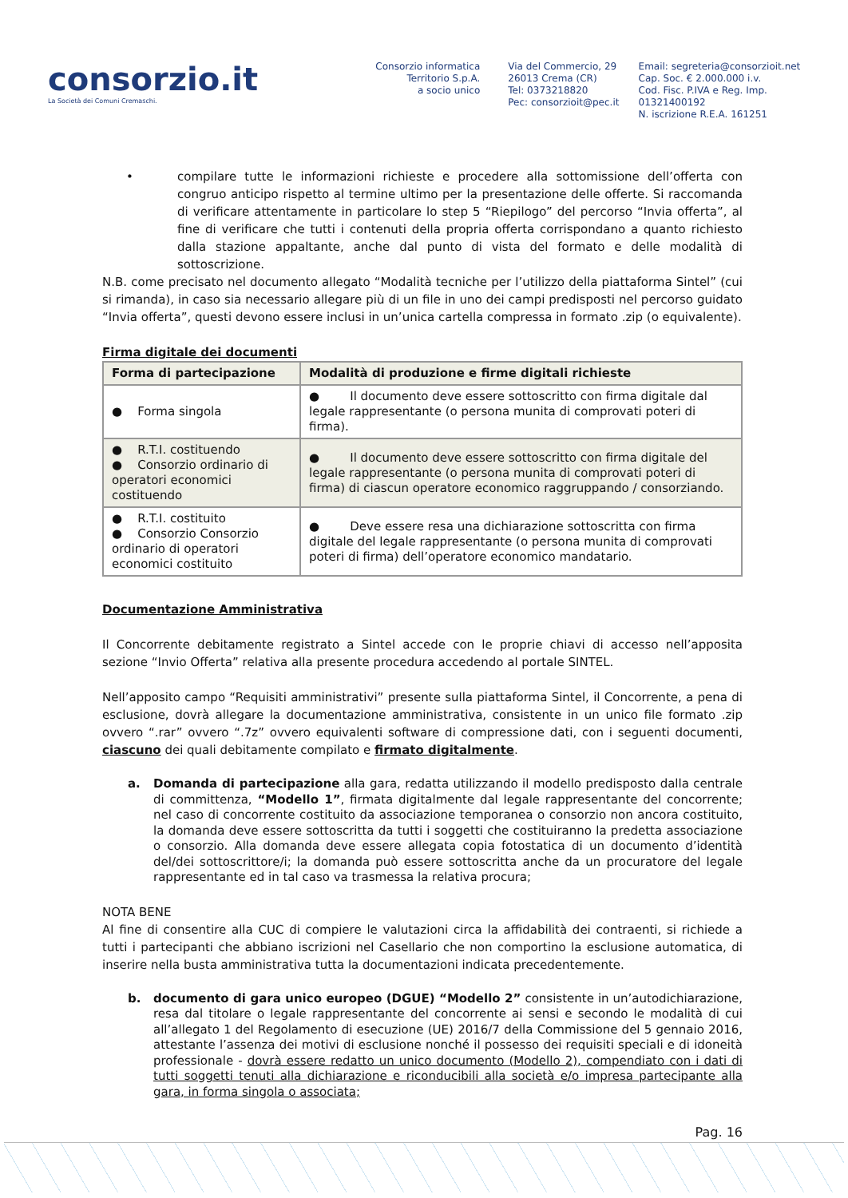consorzio.it
La Società dei Comuni Cremaschi.
Consorzio informatica
Territorio S.p.A.
a socio unico
Via del Commercio, 29
26013 Crema (CR)
Tel: 0373218820
Pec: consorzioit@pec.it
Email: segreteria@consorzioit.net
Cap. Soc. € 2.000.000 i.v.
Cod. Fisc. P.IVA e Reg. Imp. 01321400192
N. iscrizione R.E.A. 161251
• compilare tutte le informazioni richieste e procedere alla sottomissione dell’offerta con congruo anticipo rispetto al termine ultimo per la presentazione delle offerte. Si raccomanda di verificare attentamente in particolare lo step 5 “Riepilogo” del percorso “Invia offerta”, al fine di verificare che tutti i contenuti della propria offerta corrispondano a quanto richiesto dalla stazione appaltante, anche dal punto di vista del formato e delle modalità di sottoscrizione.
N.B. come precisato nel documento allegato “Modalità tecniche per l’utilizzo della piattaforma Sintel” (cui si rimanda), in caso sia necessario allegare più di un file in uno dei campi predisposti nel percorso guidato “Invia offerta”, questi devono essere inclusi in un’unica cartella compressa in formato .zip (o equivalente).
Firma digitale dei documenti
| Forma di partecipazione | Modalità di produzione e firme digitali richieste |
| --- | --- |
| ● Forma singola | ● Il documento deve essere sottoscritto con firma digitale dal legale rappresentante (o persona munita di comprovati poteri di firma). |
| ● R.T.I. costituendo ● Consorzio ordinario di operatori economici costituendo | ● Il documento deve essere sottoscritto con firma digitale del legale rappresentante (o persona munita di comprovati poteri di firma) di ciascun operatore economico raggruppando / consorziando. |
| ● R.T.I. costituito ● Consorzio Consorzio ordinario di operatori economici costituito | ● Deve essere resa una dichiarazione sottoscritta con firma digitale del legale rappresentante (o persona munita di comprovati poteri di firma) dell’operatore economico mandatario. |
Documentazione Amministrativa
Il Concorrente debitamente registrato a Sintel accede con le proprie chiavi di accesso nell’apposita sezione “Invio Offerta” relativa alla presente procedura accedendo al portale SINTEL.
Nell’apposito campo “Requisiti amministrativi” presente sulla piattaforma Sintel, il Concorrente, a pena di esclusione, dovrà allegare la documentazione amministrativa, consistente in un unico file formato .zip ovvero “.rar” ovvero “.7z” ovvero equivalenti software di compressione dati, con i seguenti documenti, ciascuno dei quali debitamente compilato e firmato digitalmente.
a. Domanda di partecipazione alla gara, redatta utilizzando il modello predisposto dalla centrale di committenza, “Modello 1”, firmata digitalmente dal legale rappresentante del concorrente; nel caso di concorrente costituito da associazione temporanea o consorzio non ancora costituito, la domanda deve essere sottoscritta da tutti i soggetti che costituiranno la predetta associazione o consorzio. Alla domanda deve essere allegata copia fotostatica di un documento d’identità del/dei sottoscrittore/i; la domanda può essere sottoscritta anche da un procuratore del legale rappresentante ed in tal caso va trasmessa la relativa procura;
NOTA BENE
Al fine di consentire alla CUC di compiere le valutazioni circa la affidabilità dei contraenti, si richiede a tutti i partecipanti che abbiano iscrizioni nel Casellario che non comportino la esclusione automatica, di inserire nella busta amministrativa tutta la documentazioni indicata precedentemente.
b. documento di gara unico europeo (DGUE) “Modello 2” consistente in un’autodichiarazione, resa dal titolare o legale rappresentante del concorrente ai sensi e secondo le modalità di cui all’allegato 1 del Regolamento di esecuzione (UE) 2016/7 della Commissione del 5 gennaio 2016, attestante l’assenza dei motivi di esclusione nonché il possesso dei requisiti speciali e di idoneità professionale - dovrà essere redatto un unico documento (Modello 2), compendiato con i dati di tutti soggetti tenuti alla dichiarazione e riconducibili alla società e/o impresa partecipante alla gara, in forma singola o associata;
Pag. 16